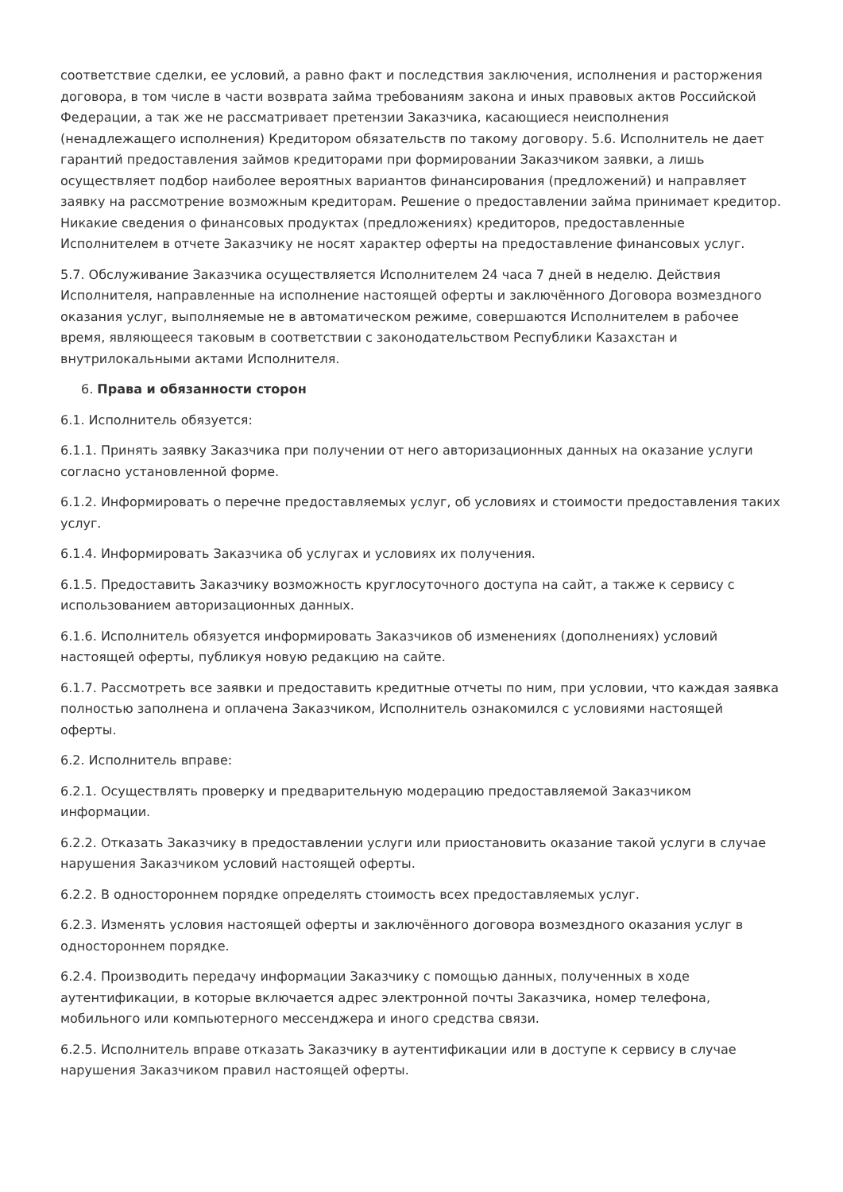соответствие сделки, ее условий, а равно факт и последствия заключения, исполнения и расторжения договора, в том числе в части возврата займа требованиям закона и иных правовых актов Российской Федерации, а так же не рассматривает претензии Заказчика, касающиеся неисполнения (ненадлежащего исполнения) Кредитором обязательств по такому договору. 5.6. Исполнитель не дает гарантий предоставления займов кредиторами при формировании Заказчиком заявки, а лишь осуществляет подбор наиболее вероятных вариантов финансирования (предложений) и направляет заявку на рассмотрение возможным кредиторам. Решение о предоставлении займа принимает кредитор. Никакие сведения о финансовых продуктах (предложениях) кредиторов, предоставленные Исполнителем в отчете Заказчику не носят характер оферты на предоставление финансовых услуг.
5.7. Обслуживание Заказчика осуществляется Исполнителем 24 часа 7 дней в неделю. Действия Исполнителя, направленные на исполнение настоящей оферты и заключённого Договора возмездного оказания услуг, выполняемые не в автоматическом режиме, совершаются Исполнителем в рабочее время, являющееся таковым в соответствии с законодательством Республики Казахстан и внутрилокальными актами Исполнителя.
6. Права и обязанности сторон
6.1. Исполнитель обязуется:
6.1.1. Принять заявку Заказчика при получении от него авторизационных данных на оказание услуги согласно установленной форме.
6.1.2. Информировать о перечне предоставляемых услуг, об условиях и стоимости предоставления таких услуг.
6.1.4. Информировать Заказчика об услугах и условиях их получения.
6.1.5. Предоставить Заказчику возможность круглосуточного доступа на сайт, а также к сервису с использованием авторизационных данных.
6.1.6. Исполнитель обязуется информировать Заказчиков об изменениях (дополнениях) условий настоящей оферты, публикуя новую редакцию на сайте.
6.1.7. Рассмотреть все заявки и предоставить кредитные отчеты по ним, при условии, что каждая заявка полностью заполнена и оплачена Заказчиком, Исполнитель ознакомился с условиями настоящей оферты.
6.2. Исполнитель вправе:
6.2.1. Осуществлять проверку и предварительную модерацию предоставляемой Заказчиком информации.
6.2.2. Отказать Заказчику в предоставлении услуги или приостановить оказание такой услуги в случае нарушения Заказчиком условий настоящей оферты.
6.2.2. В одностороннем порядке определять стоимость всех предоставляемых услуг.
6.2.3. Изменять условия настоящей оферты и заключённого договора возмездного оказания услуг в одностороннем порядке.
6.2.4. Производить передачу информации Заказчику с помощью данных, полученных в ходе аутентификации, в которые включается адрес электронной почты Заказчика, номер телефона, мобильного или компьютерного мессенджера и иного средства связи.
6.2.5. Исполнитель вправе отказать Заказчику в аутентификации или в доступе к сервису в случае нарушения Заказчиком правил настоящей оферты.